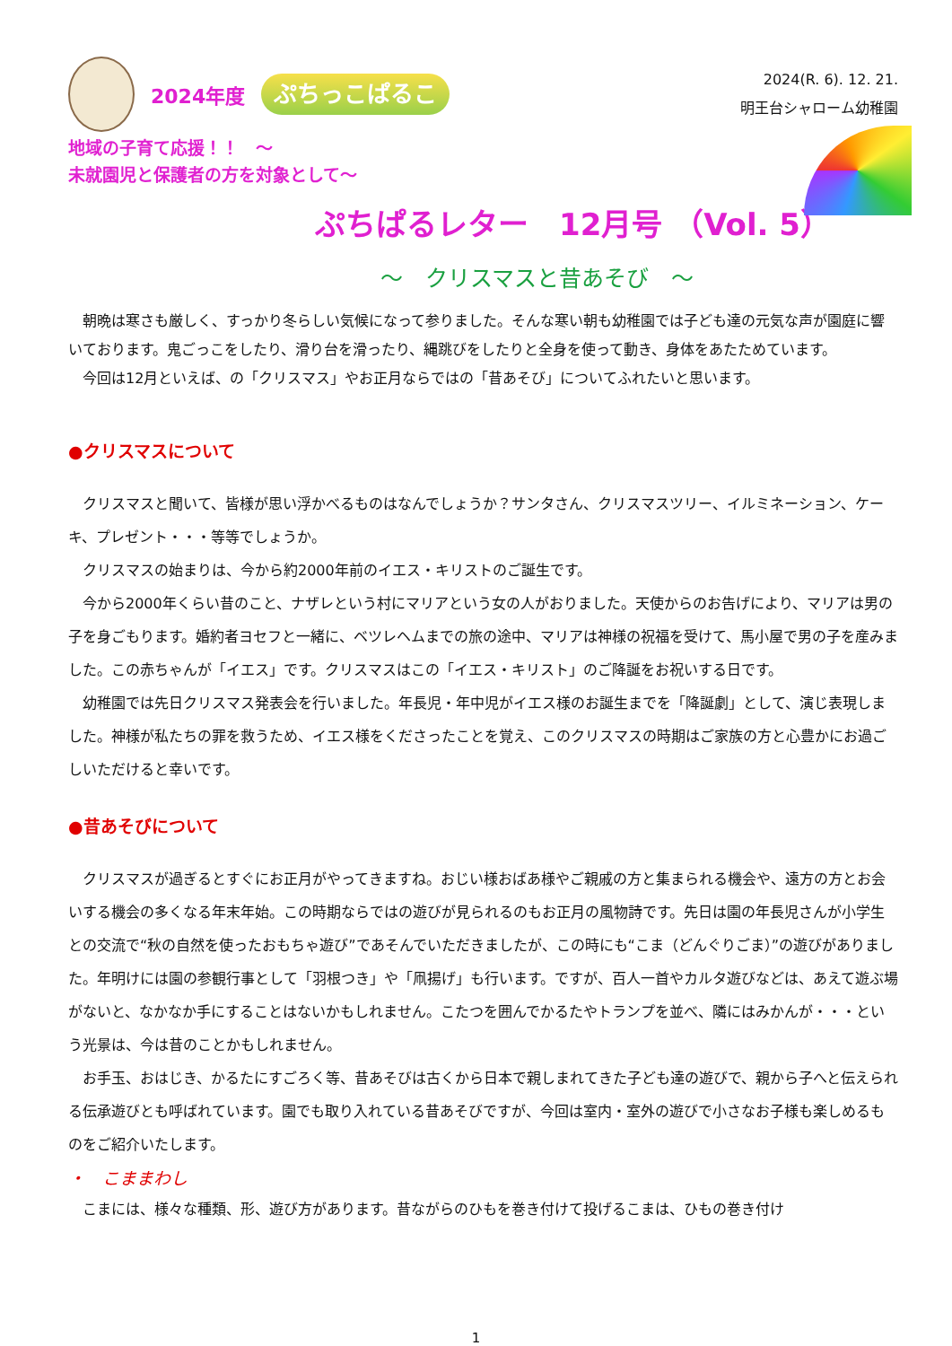2024年度
ぷちっこぱるこ
2024(R. 6). 12. 21.
明王台シャローム幼稚園
地域の子育て応援！！　～
未就園児と保護者の方を対象として～
ぷちぱるレター　12月号 （Vol. 5）
～　クリスマスと昔あそび　～
朝晩は寒さも厳しく、すっかり冬らしい気候になって参りました。そんな寒い朝も幼稚園では子ども達の元気な声が園庭に響いております。鬼ごっこをしたり、滑り台を滑ったり、縄跳びをしたりと全身を使って動き、身体をあたためています。
今回は12月といえば、の「クリスマス」やお正月ならではの「昔あそび」についてふれたいと思います。
●クリスマスについて
クリスマスと聞いて、皆様が思い浮かべるものはなんでしょうか？サンタさん、クリスマスツリー、イルミネーション、ケーキ、プレゼント・・・等等でしょうか。
クリスマスの始まりは、今から約2000年前のイエス・キリストのご誕生です。
今から2000年くらい昔のこと、ナザレという村にマリアという女の人がおりました。天使からのお告げにより、マリアは男の子を身ごもります。婚約者ヨセフと一緒に、ベツレヘムまでの旅の途中、マリアは神様の祝福を受けて、馬小屋で男の子を産みました。この赤ちゃんが「イエス」です。クリスマスはこの「イエス・キリスト」のご降誕をお祝いする日です。
幼稚園では先日クリスマス発表会を行いました。年長児・年中児がイエス様のお誕生までを「降誕劇」として、演じ表現しました。神様が私たちの罪を救うため、イエス様をくださったことを覚え、このクリスマスの時期はご家族の方と心豊かにお過ごしいただけると幸いです。
●昔あそびについて
クリスマスが過ぎるとすぐにお正月がやってきますね。おじい様おばあ様やご親戚の方と集まられる機会や、遠方の方とお会いする機会の多くなる年末年始。この時期ならではの遊びが見られるのもお正月の風物詩です。先日は園の年長児さんが小学生との交流で“秋の自然を使ったおもちゃ遊び”であそんでいただきましたが、この時にも“こま（どんぐりごま）”の遊びがありました。年明けには園の参観行事として「羽根つき」や「凧揚げ」も行います。ですが、百人一首やカルタ遊びなどは、あえて遊ぶ場がないと、なかなか手にすることはないかもしれません。こたつを囲んでかるたやトランプを並べ、隣にはみかんが・・・という光景は、今は昔のことかもしれません。
お手玉、おはじき、かるたにすごろく等、昔あそびは古くから日本で親しまれてきた子ども達の遊びで、親から子へと伝えられる伝承遊びとも呼ばれています。園でも取り入れている昔あそびですが、今回は室内・室外の遊びで小さなお子様も楽しめるものをご紹介いたします。
・　こままわし
こまには、様々な種類、形、遊び方があります。昔ながらのひもを巻き付けて投げるこまは、ひもの巻き付け
1